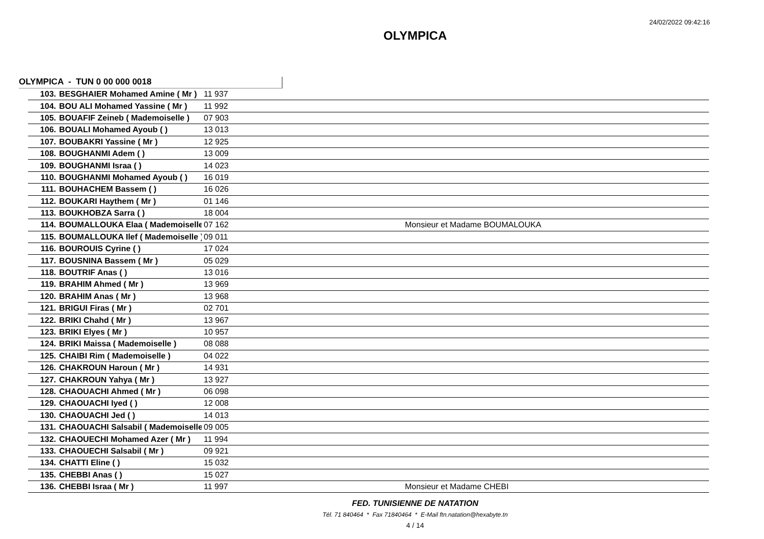24/02/2022 09:42:16
OLYMPICA
OLYMPICA - TUN 0 00 000 0018
| 103. | BESGHAIER Mohamed Amine ( Mr ) | 11 937 | |
| 104. | BOU ALI Mohamed Yassine ( Mr ) | 11 992 | |
| 105. | BOUAFIF Zeineb ( Mademoiselle ) | 07 903 | |
| 106. | BOUALI Mohamed Ayoub ( ) | 13 013 | |
| 107. | BOUBAKRI Yassine ( Mr ) | 12 925 | |
| 108. | BOUGHANMI Adem ( ) | 13 009 | |
| 109. | BOUGHANMI Israa ( ) | 14 023 | |
| 110. | BOUGHANMI Mohamed Ayoub ( ) | 16 019 | |
| 111. | BOUHACHEM Bassem ( ) | 16 026 | |
| 112. | BOUKARI Haythem ( Mr ) | 01 146 | |
| 113. | BOUKHOBZA Sarra ( ) | 18 004 | |
| 114. | BOUMALLOUKA Elaa ( Mademoiselle | 07 162 | Monsieur et Madame BOUMALOUKA |
| 115. | BOUMALLOUKA Ilef ( Mademoiselle ) | 09 011 | |
| 116. | BOUROUIS Cyrine ( ) | 17 024 | |
| 117. | BOUSNINA Bassem ( Mr ) | 05 029 | |
| 118. | BOUTRIF Anas ( ) | 13 016 | |
| 119. | BRAHIM Ahmed ( Mr ) | 13 969 | |
| 120. | BRAHIM Anas ( Mr ) | 13 968 | |
| 121. | BRIGUI Firas ( Mr ) | 02 701 | |
| 122. | BRIKI Chahd ( Mr ) | 13 967 | |
| 123. | BRIKI Elyes ( Mr ) | 10 957 | |
| 124. | BRIKI Maissa ( Mademoiselle ) | 08 088 | |
| 125. | CHAIBI Rim ( Mademoiselle ) | 04 022 | |
| 126. | CHAKROUN Haroun ( Mr ) | 14 931 | |
| 127. | CHAKROUN Yahya ( Mr ) | 13 927 | |
| 128. | CHAOUACHI Ahmed ( Mr ) | 06 098 | |
| 129. | CHAOUACHI Iyed ( ) | 12 008 | |
| 130. | CHAOUACHI Jed ( ) | 14 013 | |
| 131. | CHAOUACHI Salsabil ( Mademoiselle | 09 005 | |
| 132. | CHAOUECHI Mohamed Azer ( Mr ) | 11 994 | |
| 133. | CHAOUECHI Salsabil ( Mr ) | 09 921 | |
| 134. | CHATTI Eline ( ) | 15 032 | |
| 135. | CHEBBI Anas ( ) | 15 027 | |
| 136. | CHEBBI Israa ( Mr ) | 11 997 | Monsieur et Madame CHEBI |
FED. TUNISIENNE DE NATATION
Tél. 71 840464 * Fax 71840464 * E-Mail ftn.natation@hexabyte.tn
4 / 14